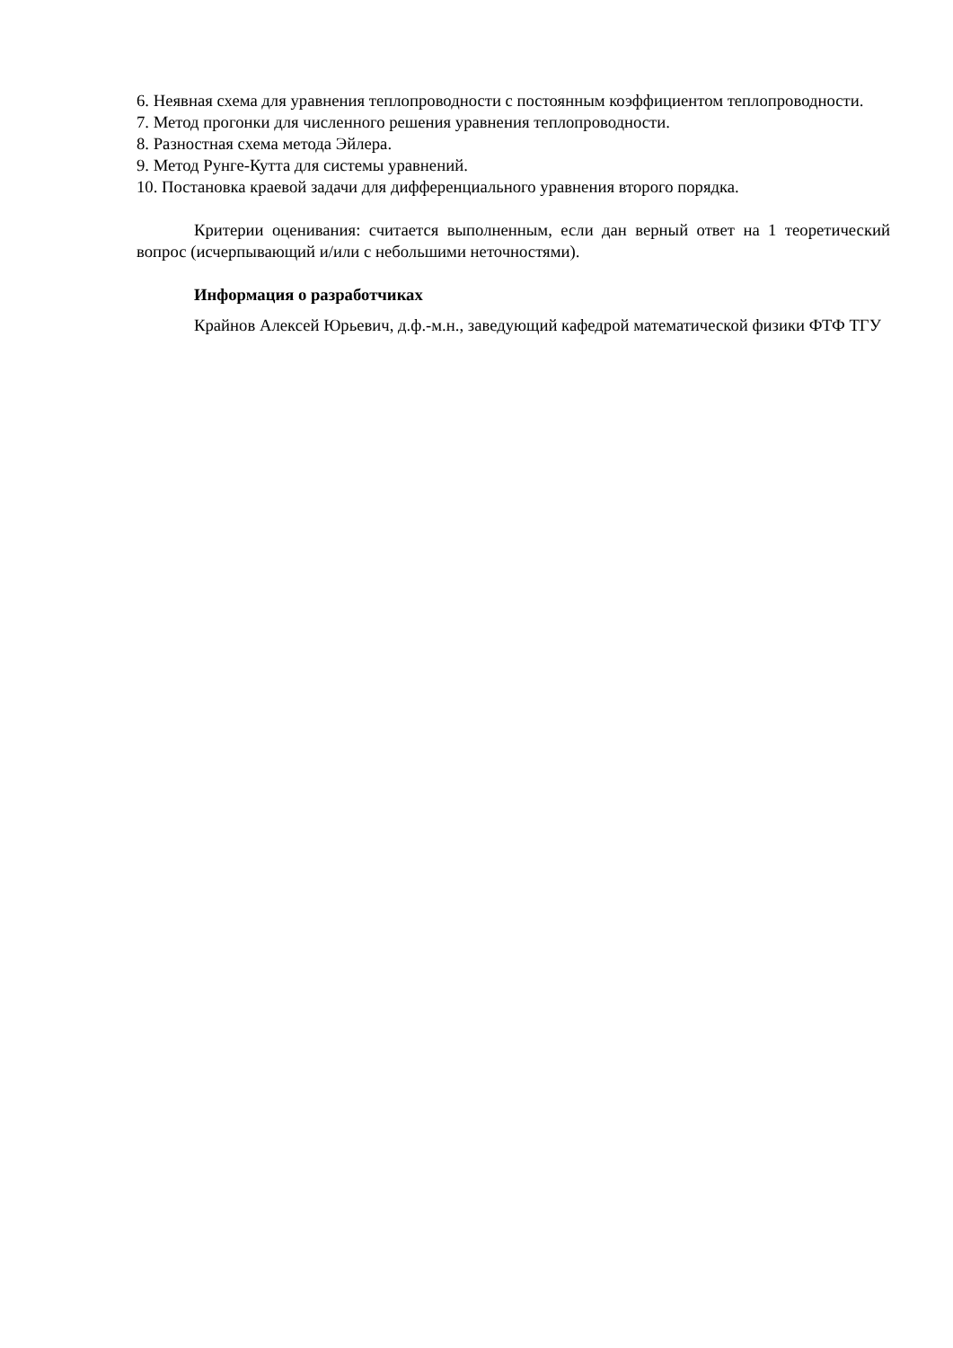6. Неявная схема для уравнения теплопроводности с постоянным коэффициентом теплопроводности.
7. Метод прогонки для численного решения уравнения теплопроводности.
8. Разностная схема метода Эйлера.
9. Метод Рунге-Кутта для системы уравнений.
10. Постановка краевой задачи для дифференциального уравнения второго порядка.
Критерии оценивания: считается выполненным, если дан верный ответ на 1 теоретический вопрос (исчерпывающий и/или с небольшими неточностями).
Информация о разработчиках
Крайнов Алексей Юрьевич, д.ф.-м.н., заведующий кафедрой математической физики ФТФ ТГУ